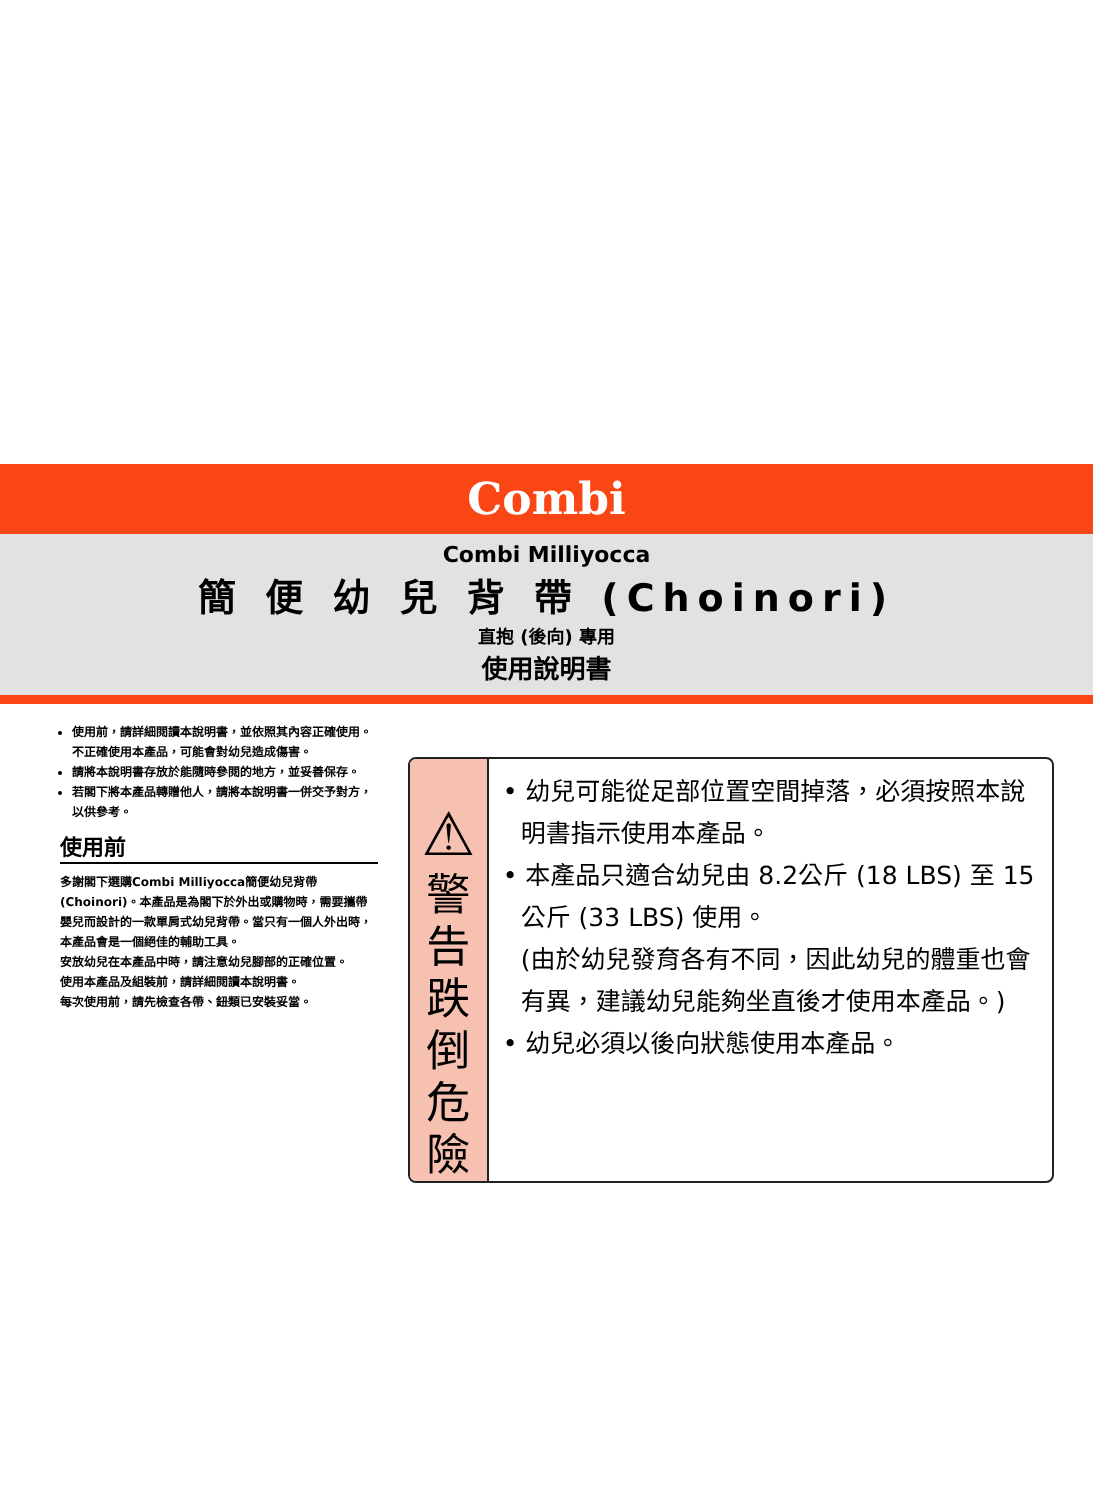Combi
Combi Milliyocca
簡 便 幼 兒 背 帶 (Choinori)
直抱 (後向) 專用
使用說明書
使用前，請詳細閱讀本說明書，並依照其內容正確使用。不正確使用本產品，可能會對幼兒造成傷害。
請將本說明書存放於能隨時參閱的地方，並妥善保存。
若閣下將本產品轉贈他人，請將本說明書一併交予對方，以供參考。
使用前
多謝閣下選購Combi Milliyocca簡便幼兒背帶(Choinori)。本產品是為閣下於外出或購物時，需要攜帶嬰兒而設計的一款單肩式幼兒背帶。當只有一個人外出時，本產品會是一個絕佳的輔助工具。
安放幼兒在本產品中時，請注意幼兒腳部的正確位置。
使用本產品及組裝前，請詳細閱讀本說明書。
每次使用前，請先檢查各帶、鈕類已安裝妥當。
⚠
警告
跌倒危險
• 幼兒可能從足部位置空間掉落，必須按照本說明書指示使用本產品。
• 本產品只適合幼兒由 8.2公斤 (18 LBS) 至 15 公斤 (33 LBS) 使用。
(由於幼兒發育各有不同，因此幼兒的體重也會有異，建議幼兒能夠坐直後才使用本產品。)
• 幼兒必須以後向狀態使用本產品。